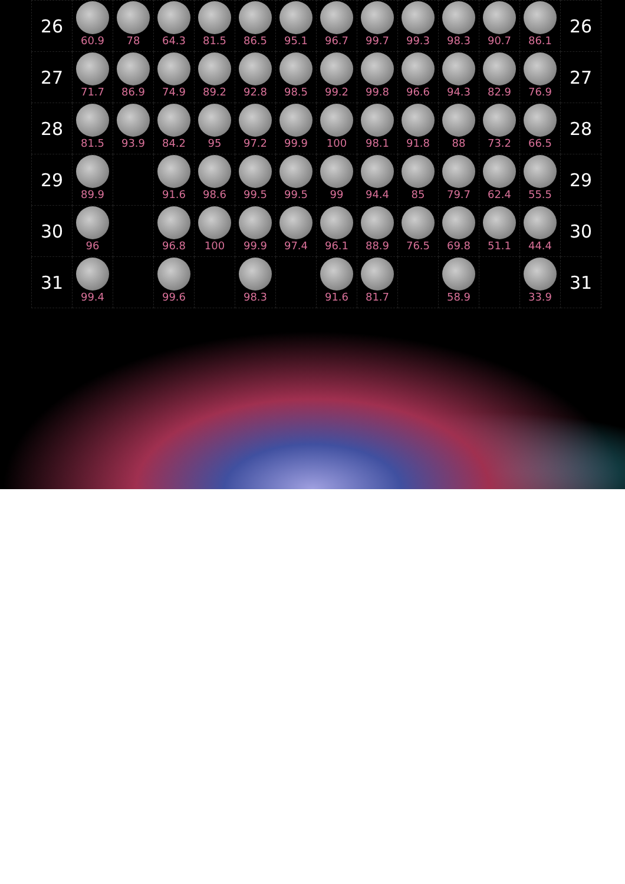| 26 | 60.9 | 78 | 64.3 | 81.5 | 86.5 | 95.1 | 96.7 | 99.7 | 99.3 | 98.3 | 90.7 | 86.1 | 26 |
| 27 | 71.7 | 86.9 | 74.9 | 89.2 | 92.8 | 98.5 | 99.2 | 99.8 | 96.6 | 94.3 | 82.9 | 76.9 | 27 |
| 28 | 81.5 | 93.9 | 84.2 | 95 | 97.2 | 99.9 | 100 | 98.1 | 91.8 | 88 | 73.2 | 66.5 | 28 |
| 29 | 89.9 | | 91.6 | 98.6 | 99.5 | 99.5 | 99 | 94.4 | 85 | 79.7 | 62.4 | 55.5 | 29 |
| 30 | 96 | | 96.8 | 100 | 99.9 | 97.4 | 96.1 | 88.9 | 76.5 | 69.8 | 51.1 | 44.4 | 30 |
| 31 | 99.4 | | 99.6 | | 98.3 | | 91.6 | 81.7 | | 58.9 | | 33.9 | 31 |